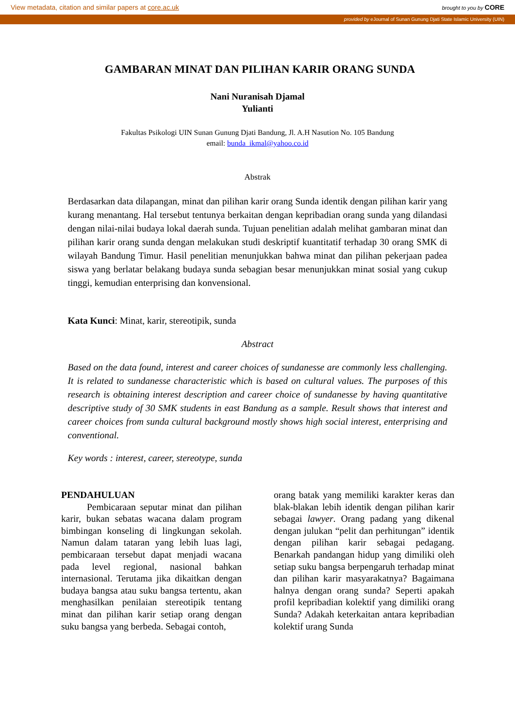View metadata, citation and similar papers at core.ac.uk brought to you by CORE
provided by eJournal of Sunan Gunung Djati State Islamic University (UIN)
GAMBARAN MINAT DAN PILIHAN KARIR ORANG SUNDA
Nani Nuranisah Djamal
Yulianti
Fakultas Psikologi UIN Sunan Gunung Djati Bandung, Jl. A.H Nasution No. 105 Bandung
email: bunda_ikmal@yahoo.co.id
Abstrak
Berdasarkan data dilapangan, minat dan pilihan karir orang Sunda identik dengan pilihan karir yang kurang menantang. Hal tersebut tentunya berkaitan dengan kepribadian orang sunda yang dilandasi dengan nilai-nilai budaya lokal daerah sunda. Tujuan penelitian adalah melihat gambaran minat dan pilihan karir orang sunda dengan melakukan studi deskriptif kuantitatif terhadap 30 orang SMK di wilayah Bandung Timur. Hasil penelitian menunjukkan bahwa minat dan pilihan pekerjaan padea siswa yang berlatar belakang budaya sunda sebagian besar menunjukkan minat sosial yang cukup tinggi, kemudian enterprising dan konvensional.
Kata Kunci: Minat, karir, stereotipik, sunda
Abstract
Based on the data found, interest and career choices of sundanesse are commonly less challenging. It is related to sundanesse characteristic which is based on cultural values. The purposes of this research is obtaining interest description and career choice of sundanesse by having quantitative descriptive study of 30 SMK students in east Bandung as a sample. Result shows that interest and career choices from sunda cultural background mostly shows high social interest, enterprising and conventional.
Key words : interest, career, stereotype, sunda
PENDAHULUAN
Pembicaraan seputar minat dan pilihan karir, bukan sebatas wacana dalam program bimbingan konseling di lingkungan sekolah. Namun dalam tataran yang lebih luas lagi, pembicaraan tersebut dapat menjadi wacana pada level regional, nasional bahkan internasional. Terutama jika dikaitkan dengan budaya bangsa atau suku bangsa tertentu, akan menghasilkan penilaian stereotipik tentang minat dan pilihan karir setiap orang dengan suku bangsa yang berbeda. Sebagai contoh,
orang batak yang memiliki karakter keras dan blak-blakan lebih identik dengan pilihan karir sebagai lawyer. Orang padang yang dikenal dengan julukan “pelit dan perhitungan” identik dengan pilihan karir sebagai pedagang. Benarkah pandangan hidup yang dimiliki oleh setiap suku bangsa berpengaruh terhadap minat dan pilihan karir masyarakatnya? Bagaimana halnya dengan orang sunda? Seperti apakah profil kepribadian kolektif yang dimiliki orang Sunda? Adakah keterkaitan antara kepribadian kolektif urang Sunda